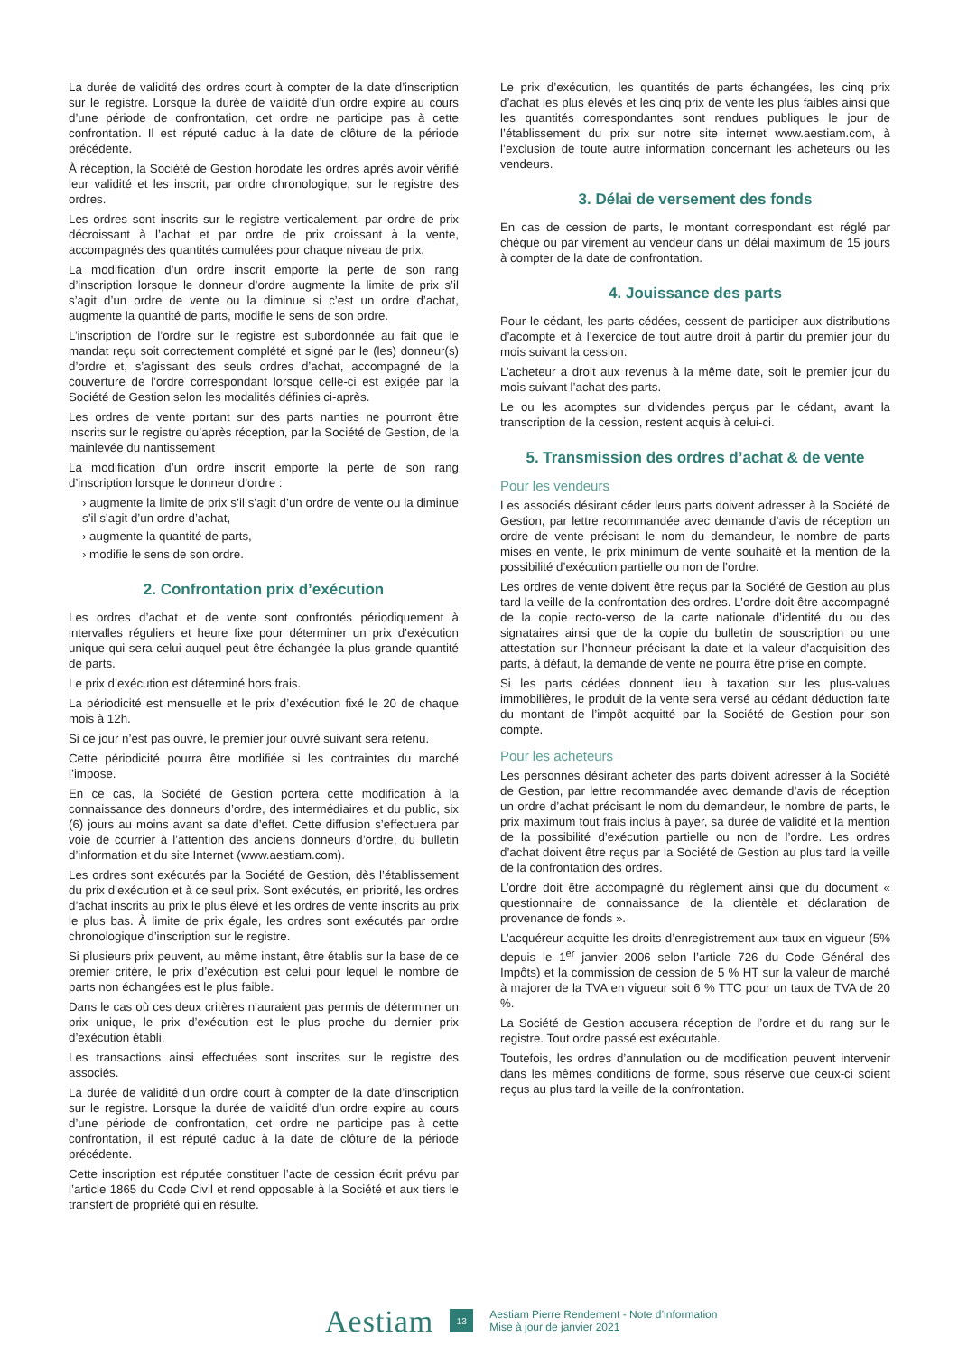La durée de validité des ordres court à compter de la date d’inscription sur le registre. Lorsque la durée de validité d’un ordre expire au cours d’une période de confrontation, cet ordre ne participe pas à cette confrontation. Il est réputé caduc à la date de clôture de la période précédente.
À réception, la Société de Gestion horodate les ordres après avoir vérifié leur validité et les inscrit, par ordre chronologique, sur le registre des ordres.
Les ordres sont inscrits sur le registre verticalement, par ordre de prix décroissant à l’achat et par ordre de prix croissant à la vente, accompagnés des quantités cumulées pour chaque niveau de prix.
La modification d’un ordre inscrit emporte la perte de son rang d’inscription lorsque le donneur d’ordre augmente la limite de prix s’il s’agit d’un ordre de vente ou la diminue si c’est un ordre d’achat, augmente la quantité de parts, modifie le sens de son ordre.
L’inscription de l’ordre sur le registre est subordonnée au fait que le mandat reçu soit correctement complété et signé par le (les) donneur(s) d’ordre et, s’agissant des seuls ordres d’achat, accompagné de la couverture de l’ordre correspondant lorsque celle-ci est exigée par la Société de Gestion selon les modalités définies ci-après.
Les ordres de vente portant sur des parts nanties ne pourront être inscrits sur le registre qu’après réception, par la Société de Gestion, de la mainlevée du nantissement
La modification d’un ordre inscrit emporte la perte de son rang d’inscription lorsque le donneur d’ordre :
› augmente la limite de prix s’il s’agit d’un ordre de vente ou la diminue s’il s’agit d’un ordre d’achat,
› augmente la quantité de parts,
› modifie le sens de son ordre.
2. Confrontation prix d’exécution
Les ordres d’achat et de vente sont confrontés périodiquement à intervalles réguliers et heure fixe pour déterminer un prix d’exécution unique qui sera celui auquel peut être échangée la plus grande quantité de parts.
Le prix d’exécution est déterminé hors frais.
La périodicité est mensuelle et le prix d’exécution fixé le 20 de chaque mois à 12h.
Si ce jour n’est pas ouvré, le premier jour ouvré suivant sera retenu.
Cette périodicité pourra être modifiée si les contraintes du marché l’impose.
En ce cas, la Société de Gestion portera cette modification à la connaissance des donneurs d’ordre, des intermédiaires et du public, six (6) jours au moins avant sa date d’effet. Cette diffusion s’effectuera par voie de courrier à l’attention des anciens donneurs d’ordre, du bulletin d’information et du site Internet (www.aestiam.com).
Les ordres sont exécutés par la Société de Gestion, dès l’établissement du prix d’exécution et à ce seul prix. Sont exécutés, en priorité, les ordres d’achat inscrits au prix le plus élevé et les ordres de vente inscrits au prix le plus bas. À limite de prix égale, les ordres sont exécutés par ordre chronologique d’inscription sur le registre.
Si plusieurs prix peuvent, au même instant, être établis sur la base de ce premier critère, le prix d’exécution est celui pour lequel le nombre de parts non échangées est le plus faible.
Dans le cas où ces deux critères n’auraient pas permis de déterminer un prix unique, le prix d’exécution est le plus proche du dernier prix d’exécution établi.
Les transactions ainsi effectuées sont inscrites sur le registre des associés.
La durée de validité d’un ordre court à compter de la date d’inscription sur le registre. Lorsque la durée de validité d’un ordre expire au cours d’une période de confrontation, cet ordre ne participe pas à cette confrontation, il est réputé caduc à la date de clôture de la période précédente.
Cette inscription est réputée constituer l’acte de cession écrit prévu par l’article 1865 du Code Civil et rend opposable à la Société et aux tiers le transfert de propriété qui en résulte.
Le prix d’exécution, les quantités de parts échangées, les cinq prix d’achat les plus élevés et les cinq prix de vente les plus faibles ainsi que les quantités correspondantes sont rendues publiques le jour de l’établissement du prix sur notre site internet www.aestiam.com, à l’exclusion de toute autre information concernant les acheteurs ou les vendeurs.
3. Délai de versement des fonds
En cas de cession de parts, le montant correspondant est réglé par chèque ou par virement au vendeur dans un délai maximum de 15 jours à compter de la date de confrontation.
4. Jouissance des parts
Pour le cédant, les parts cédées, cessent de participer aux distributions d’acompte et à l’exercice de tout autre droit à partir du premier jour du mois suivant la cession.
L’acheteur a droit aux revenus à la même date, soit le premier jour du mois suivant l’achat des parts.
Le ou les acomptes sur dividendes perçus par le cédant, avant la transcription de la cession, restent acquis à celui-ci.
5. Transmission des ordres d’achat & de vente
Pour les vendeurs
Les associés désirant céder leurs parts doivent adresser à la Société de Gestion, par lettre recommandée avec demande d’avis de réception un ordre de vente précisant le nom du demandeur, le nombre de parts mises en vente, le prix minimum de vente souhaité et la mention de la possibilité d’exécution partielle ou non de l’ordre.
Les ordres de vente doivent être reçus par la Société de Gestion au plus tard la veille de la confrontation des ordres. L’ordre doit être accompagné de la copie recto-verso de la carte nationale d’identité du ou des signataires ainsi que de la copie du bulletin de souscription ou une attestation sur l’honneur précisant la date et la valeur d’acquisition des parts, à défaut, la demande de vente ne pourra être prise en compte.
Si les parts cédées donnent lieu à taxation sur les plus-values immobilières, le produit de la vente sera versé au cédant déduction faite du montant de l’impôt acquitté par la Société de Gestion pour son compte.
Pour les acheteurs
Les personnes désirant acheter des parts doivent adresser à la Société de Gestion, par lettre recommandée avec demande d’avis de réception un ordre d’achat précisant le nom du demandeur, le nombre de parts, le prix maximum tout frais inclus à payer, sa durée de validité et la mention de la possibilité d’exécution partielle ou non de l’ordre. Les ordres d’achat doivent être reçus par la Société de Gestion au plus tard la veille de la confrontation des ordres.
L’ordre doit être accompagné du règlement ainsi que du document « questionnaire de connaissance de la clientèle et déclaration de provenance de fonds ».
L’acquéreur acquitte les droits d’enregistrement aux taux en vigueur (5% depuis le 1<sup>er</sup> janvier 2006 selon l’article 726 du Code Général des Impôts) et la commission de cession de 5 % HT sur la valeur de marché à majorer de la TVA en vigueur soit 6 % TTC pour un taux de TVA de 20 %.
La Société de Gestion accusera réception de l’ordre et du rang sur le registre. Tout ordre passé est exécutable.
Toutefois, les ordres d’annulation ou de modification peuvent intervenir dans les mêmes conditions de forme, sous réserve que ceux-ci soient reçus au plus tard la veille de la confrontation.
Aestiam
13
Aestiam Pierre Rendement - Note d’information
Mise à jour de janvier 2021